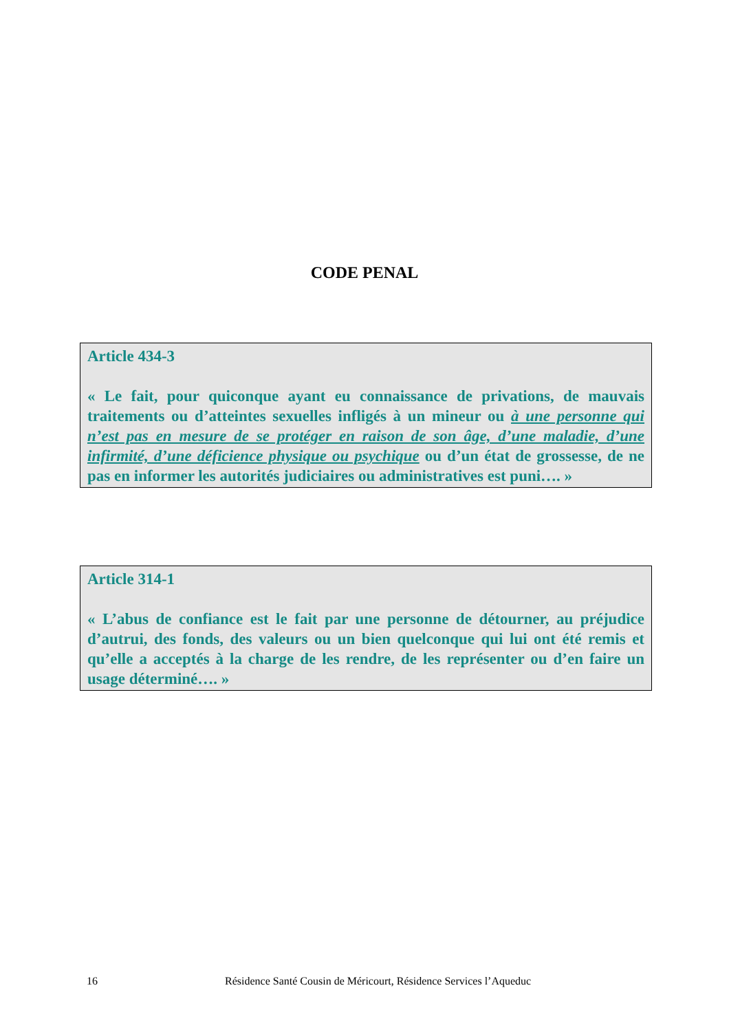CODE PENAL
Article 434-3
« Le fait, pour quiconque ayant eu connaissance de privations, de mauvais traitements ou d’atteintes sexuelles infligés à un mineur ou à une personne qui n’est pas en mesure de se protéger en raison de son âge, d’une maladie, d’une infirmité, d’une déficience physique ou psychique ou d’un état de grossesse, de ne pas en informer les autorités judiciaires ou administratives est puni…. »
Article 314-1
« L’abus de confiance est le fait par une personne de détourner, au préjudice d’autrui, des fonds, des valeurs ou un bien quelconque qui lui ont été remis et qu’elle a acceptés à la charge de les rendre, de les représenter ou d’en faire un usage déterminé…. »
16 Résidence Santé Cousin de Méricourt, Résidence Services l’Aqueduc